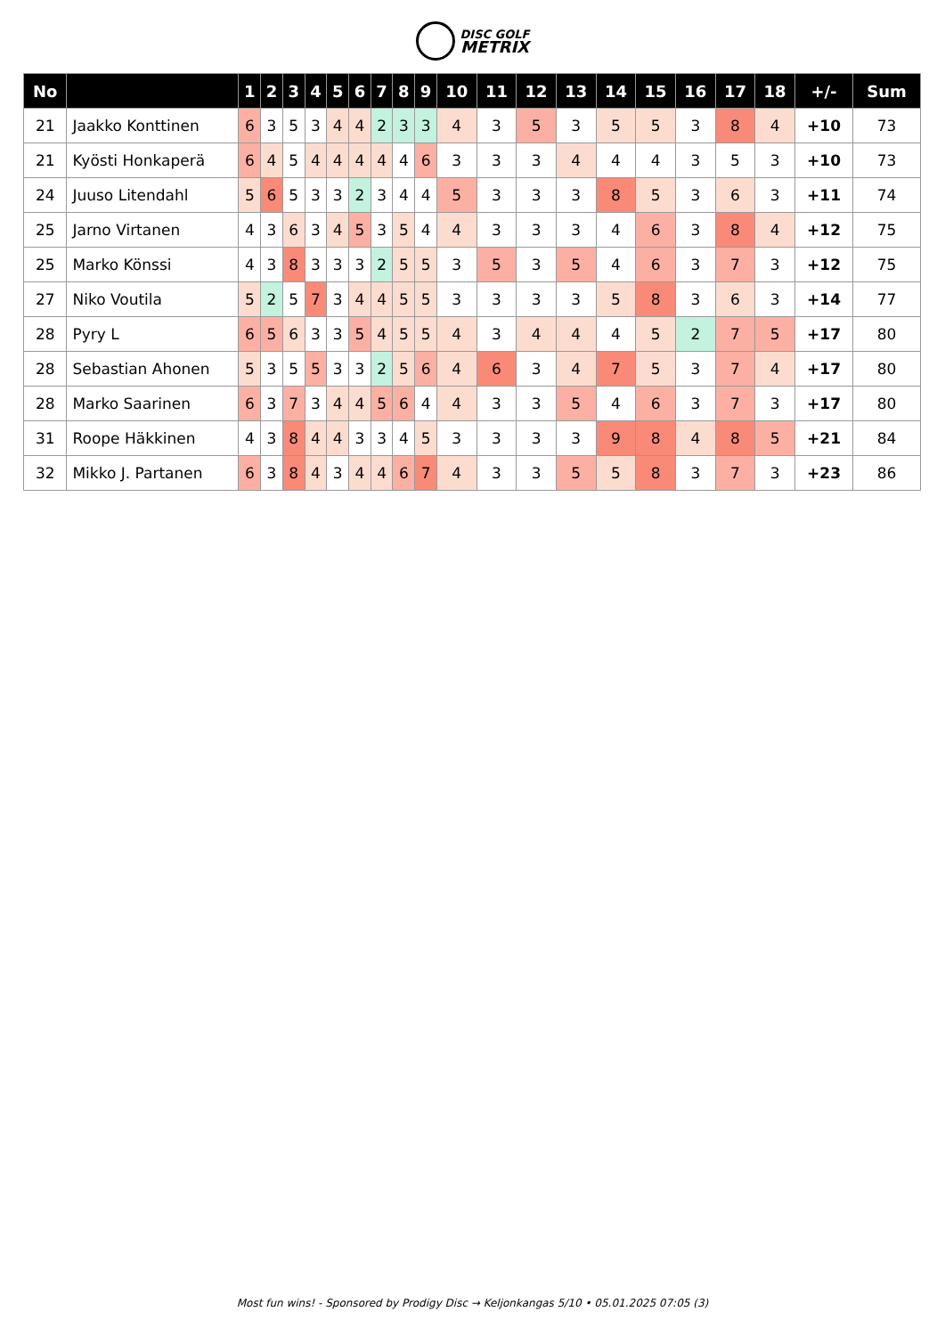DISC GOLF
METRIX
| No | | 1 | 2 | 3 | 4 | 5 | 6 | 7 | 8 | 9 | 10 | 11 | 12 | 13 | 14 | 15 | 16 | 17 | 18 | +/- | Sum |
| --- | --- | --- | --- | --- | --- | --- | --- | --- | --- | --- | --- | --- | --- | --- | --- | --- | --- | --- | --- | --- | --- |
| 21 | Jaakko Konttinen | 6 | 3 | 5 | 3 | 4 | 4 | 2 | 3 | 3 | 4 | 3 | 5 | 3 | 5 | 5 | 3 | 8 | 4 | +10 | 73 |
| 21 | Kyösti Honkaperä | 6 | 4 | 5 | 4 | 4 | 4 | 4 | 4 | 6 | 3 | 3 | 3 | 4 | 4 | 4 | 3 | 5 | 3 | +10 | 73 |
| 24 | Juuso Litendahl | 5 | 6 | 5 | 3 | 3 | 2 | 3 | 4 | 4 | 5 | 3 | 3 | 3 | 8 | 5 | 3 | 6 | 3 | +11 | 74 |
| 25 | Jarno Virtanen | 4 | 3 | 6 | 3 | 4 | 5 | 3 | 5 | 4 | 4 | 3 | 3 | 3 | 4 | 6 | 3 | 8 | 4 | +12 | 75 |
| 25 | Marko Könssi | 4 | 3 | 8 | 3 | 3 | 3 | 2 | 5 | 5 | 3 | 5 | 3 | 5 | 4 | 6 | 3 | 7 | 3 | +12 | 75 |
| 27 | Niko Voutila | 5 | 2 | 5 | 7 | 3 | 4 | 4 | 5 | 5 | 3 | 3 | 3 | 3 | 5 | 8 | 3 | 6 | 3 | +14 | 77 |
| 28 | Pyry L | 6 | 5 | 6 | 3 | 3 | 5 | 4 | 5 | 5 | 4 | 3 | 4 | 4 | 4 | 5 | 2 | 7 | 5 | +17 | 80 |
| 28 | Sebastian Ahonen | 5 | 3 | 5 | 5 | 3 | 3 | 2 | 5 | 6 | 4 | 6 | 3 | 4 | 7 | 5 | 3 | 7 | 4 | +17 | 80 |
| 28 | Marko Saarinen | 6 | 3 | 7 | 3 | 4 | 4 | 5 | 6 | 4 | 4 | 3 | 3 | 5 | 4 | 6 | 3 | 7 | 3 | +17 | 80 |
| 31 | Roope Häkkinen | 4 | 3 | 8 | 4 | 4 | 3 | 3 | 4 | 5 | 3 | 3 | 3 | 3 | 9 | 8 | 4 | 8 | 5 | +21 | 84 |
| 32 | Mikko J. Partanen | 6 | 3 | 8 | 4 | 3 | 4 | 4 | 6 | 7 | 4 | 3 | 3 | 5 | 5 | 8 | 3 | 7 | 3 | +23 | 86 |
Most fun wins! - Sponsored by Prodigy Disc → Keljonkangas 5/10 • 05.01.2025 07:05 (3)